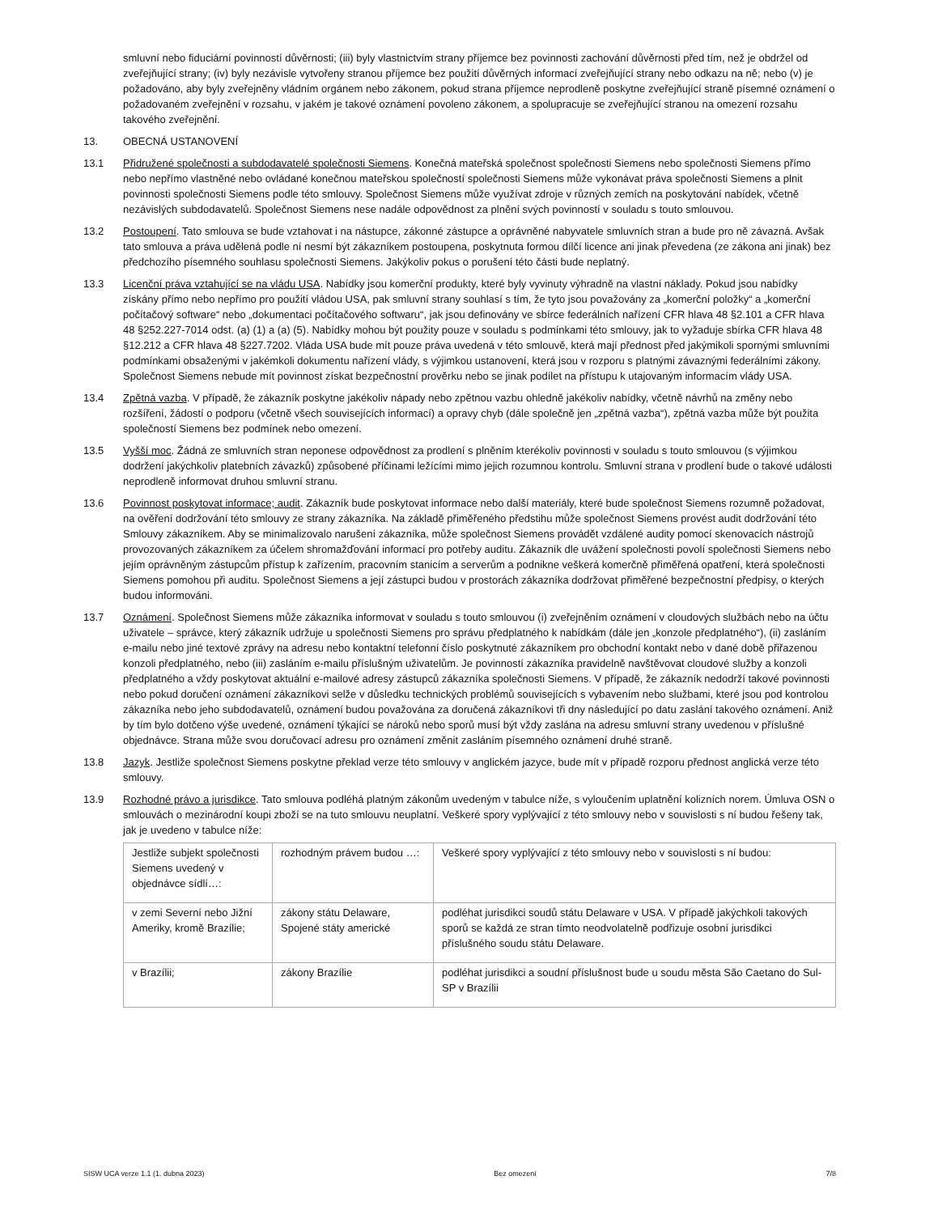smluvní nebo fiduciární povinností důvěrnosti; (iii) byly vlastnictvím strany příjemce bez povinnosti zachování důvěrnosti před tím, než je obdržel od zveřejňující strany; (iv) byly nezávisle vytvořeny stranou příjemce bez použití důvěrných informací zveřejňující strany nebo odkazu na ně; nebo (v) je požadováno, aby byly zveřejněny vládním orgánem nebo zákonem, pokud strana příjemce neprodleně poskytne zveřejňující straně písemné oznámení o požadovaném zveřejnění v rozsahu, v jakém je takové oznámení povoleno zákonem, a spolupracuje se zveřejňující stranou na omezení rozsahu takového zveřejnění.
13. OBECNÁ USTANOVENÍ
13.1 Přidružené společnosti a subdodavatelé společnosti Siemens. Konečná mateřská společnost společnosti Siemens nebo společnosti Siemens přímo nebo nepřímo vlastněné nebo ovládané konečnou mateřskou společností společnosti Siemens může vykonávat práva společnosti Siemens a plnit povinnosti společnosti Siemens podle této smlouvy. Společnost Siemens může využívat zdroje v různých zemích na poskytování nabídek, včetně nezávislých subdodavatelů. Společnost Siemens nese nadále odpovědnost za plnění svých povinností v souladu s touto smlouvou.
13.2 Postoupení. Tato smlouva se bude vztahovat i na nástupce, zákonné zástupce a oprávněné nabyvatele smluvních stran a bude pro ně závazná. Avšak tato smlouva a práva udělená podle ní nesmí být zákazníkem postoupena, poskytnuta formou dílčí licence ani jinak převedena (ze zákona ani jinak) bez předchozího písemného souhlasu společnosti Siemens. Jakýkoliv pokus o porušení této části bude neplatný.
13.3 Licenční práva vztahující se na vládu USA. Nabídky jsou komerční produkty, které byly vyvinuty výhradně na vlastní náklady. Pokud jsou nabídky získány přímo nebo nepřímo pro použití vládou USA, pak smluvní strany souhlasí s tím, že tyto jsou považovány za „komerční položky“ a „komerční počítačový software“ nebo „dokumentaci počítačového softwaru“, jak jsou definovány ve sbírce federálních nařízení CFR hlava 48 §2.101 a CFR hlava 48 §252.227-7014 odst. (a) (1) a (a) (5). Nabídky mohou být použity pouze v souladu s podmínkami této smlouvy, jak to vyžaduje sbírka CFR hlava 48 §12.212 a CFR hlava 48 §227.7202. Vláda USA bude mít pouze práva uvedená v této smlouvě, která mají přednost před jakýmikoli spornými smluvními podmínkami obsaženými v jakémkoli dokumentu nařízení vlády, s výjimkou ustanovení, která jsou v rozporu s platnými závaznými federálními zákony. Společnost Siemens nebude mít povinnost získat bezpečnostní prověrku nebo se jinak podílet na přístupu k utajovaným informacím vlády USA.
13.4 Zpětná vazba. V případě, že zákazník poskytne jakékoliv nápady nebo zpětnou vazbu ohledně jakékoliv nabídky, včetně návrhů na změny nebo rozšíření, žádostí o podporu (včetně všech souvisejících informací) a opravy chyb (dále společně jen „zpětná vazba“), zpětná vazba může být použita společností Siemens bez podmínek nebo omezení.
13.5 Vyšší moc. Žádná ze smluvních stran neponese odpovědnost za prodlení s plněním kterékoliv povinnosti v souladu s touto smlouvou (s výjimkou dodržení jakýchkoliv platebních závazků) způsobené příčinami ležícími mimo jejich rozumnou kontrolu. Smluvní strana v prodlení bude o takové události neprodleně informovat druhou smluvní stranu.
13.6 Povinnost poskytovat informace; audit. Zákazník bude poskytovat informace nebo další materiály, které bude společnost Siemens rozumně požadovat, na ověření dodržování této smlouvy ze strany zákazníka. Na základě přiměřeného předstihu může společnost Siemens provést audit dodržování této Smlouvy zákazníkem. Aby se minimalizovalo narušení zákazníka, může společnost Siemens provádět vzdálené audity pomocí skenovacích nástrojů provozovaných zákazníkem za účelem shromažďování informací pro potřeby auditu. Zákazník dle uvážení společnosti povolí společnosti Siemens nebo jejím oprávněným zástupcům přístup k zařízením, pracovním stanicím a serverům a podnikne veškerá komerčně přiměřená opatření, která společnosti Siemens pomohou při auditu. Společnost Siemens a její zástupci budou v prostorách zákazníka dodržovat přiměřené bezpečnostní předpisy, o kterých budou informováni.
13.7 Oznámení. Společnost Siemens může zákazníka informovat v souladu s touto smlouvou (i) zveřejněním oznámení v cloudových službách nebo na účtu uživatele – správce, který zákazník udržuje u společnosti Siemens pro správu předplatného k nabídkám (dále jen „konzole předplatného“), (ii) zasláním e-mailu nebo jiné textové zprávy na adresu nebo kontaktní telefonní číslo poskytnuté zákazníkem pro obchodní kontakt nebo v dané době přiřazenou konzoli předplatného, nebo (iii) zasláním e-mailu příslušným uživatelům. Je povinností zákazníka pravidelně navštěvovat cloudové služby a konzoli předplatného a vždy poskytovat aktuální e-mailové adresy zástupců zákazníka společnosti Siemens. V případě, že zákazník nedodrží takové povinnosti nebo pokud doručení oznámení zákazníkovi selže v důsledku technických problémů souvisejících s vybavením nebo službami, které jsou pod kontrolou zákazníka nebo jeho subdodavatelů, oznámení budou považována za doručená zákazníkovi tři dny následující po datu zaslání takového oznámení. Aniž by tím bylo dotčeno výše uvedené, oznámení týkající se nároků nebo sporů musí být vždy zaslána na adresu smluvní strany uvedenou v příslušné objednávce. Strana může svou doručovací adresu pro oznámení změnit zasláním písemného oznámení druhé straně.
13.8 Jazyk. Jestliže společnost Siemens poskytne překlad verze této smlouvy v anglickém jazyce, bude mít v případě rozporu přednost anglická verze této smlouvy.
13.9 Rozhodné právo a jurisdikce. Tato smlouva podléhá platným zákonům uvedeným v tabulce níže, s vyloučením uplatnění kolizních norem. Úmluva OSN o smlouvách o mezinárodní koupi zboží se na tuto smlouvu neuplatní. Veškeré spory vyplývající z této smlouvy nebo v souvislosti s ní budou řešeny tak, jak je uvedeno v tabulce níže:
| Jestliže subjekt společnosti Siemens uvedený v objednávce sídlí…: | rozhodným právem budou …: | Veškeré spory vyplývající z této smlouvy nebo v souvislosti s ní budou: |
| v zemi Severní nebo Jižní Ameriky, kromě Brazílie; | zákony státu Delaware, Spojené státy americké | podléhat jurisdikci soudů státu Delaware v USA. V případě jakýchkoli takových sporů se každá ze stran tímto neodvolatelně podřizuje osobní jurisdikci příslušného soudu státu Delaware. |
| v Brazílii; | zákony Brazílie | podléhat jurisdikci a soudní příslušnost bude u soudu města São Caetano do Sul-SP v Brazílii |
SISW UCA verze 1.1 (1. dubna 2023) Bez omezení 7/8